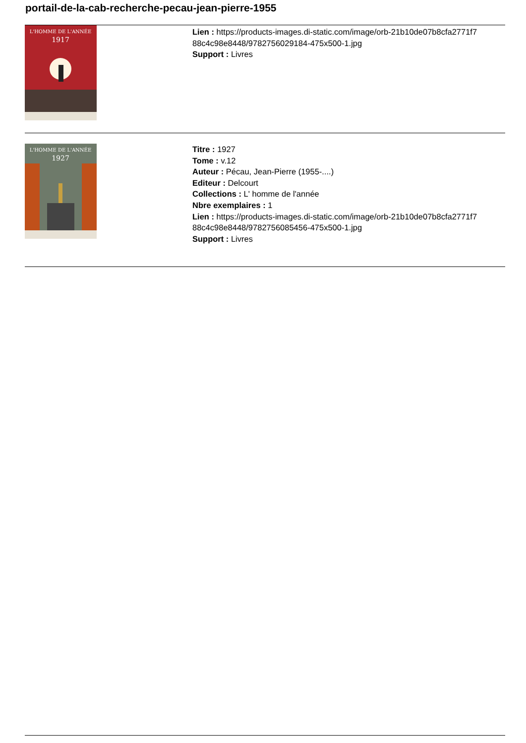portail-de-la-cab-recherche-pecau-jean-pierre-1955
L'HOMME DE L'ANNÉE
1917
Lien : https://products-images.di-static.com/image/orb-21b10de07b8cfa2771f7
88c4c98e8448/9782756029184-475x500-1.jpg
Support : Livres
L'HOMME DE L'ANNÉE
1927
Titre : 1927
Tome : v.12
Auteur : Pécau, Jean-Pierre (1955-....)
Editeur : Delcourt
Collections : L' homme de l'année
Nbre exemplaires : 1
Lien : https://products-images.di-static.com/image/orb-21b10de07b8cfa2771f7
88c4c98e8448/9782756085456-475x500-1.jpg
Support : Livres